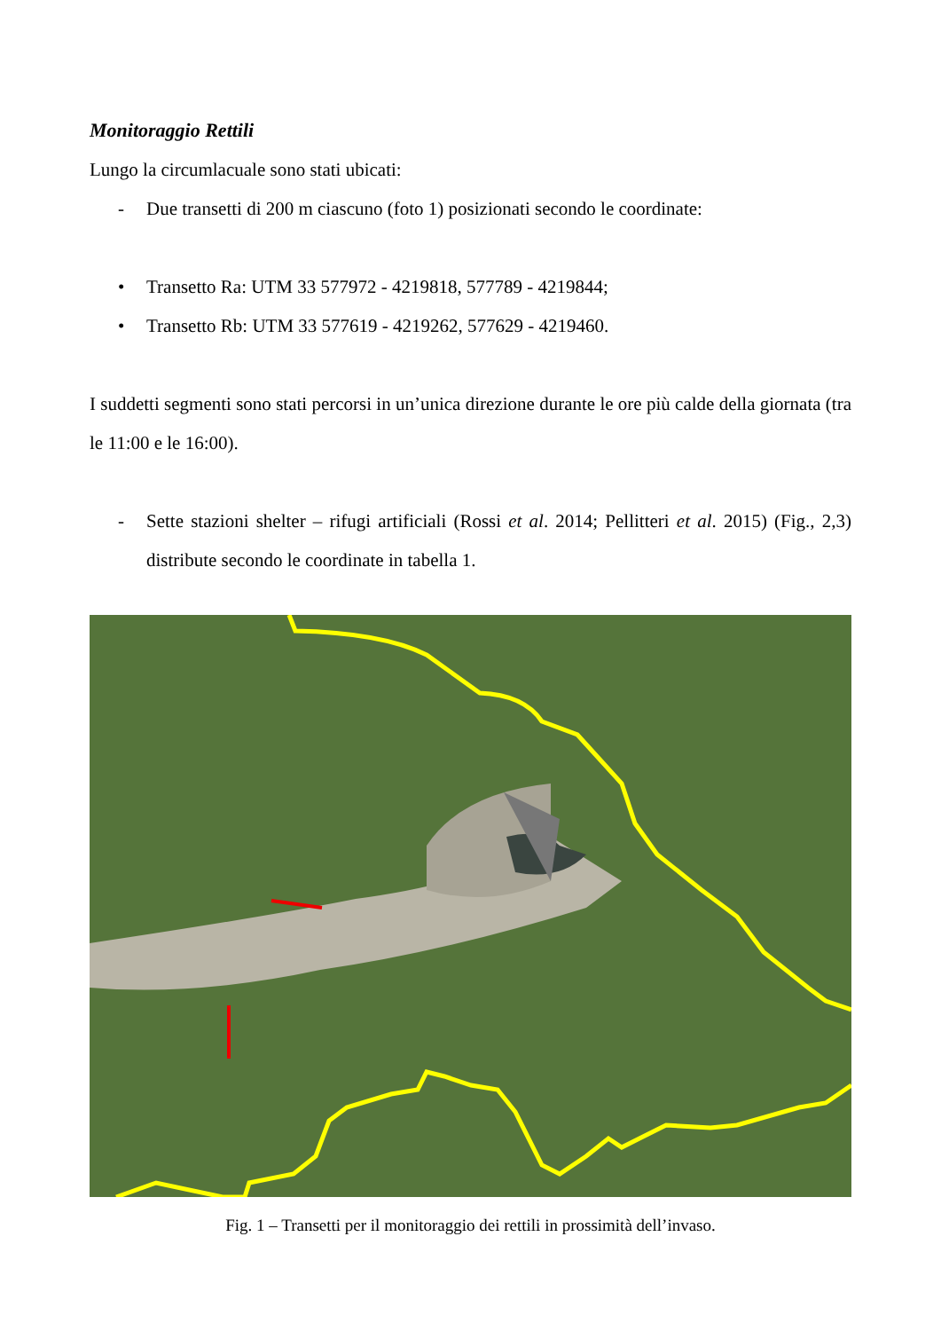Monitoraggio Rettili
Lungo la circumlacuale sono stati ubicati:
- Due transetti di 200 m ciascuno (foto 1) posizionati secondo le coordinate:
• Transetto Ra: UTM 33 577972 - 4219818, 577789 - 4219844;
• Transetto Rb: UTM 33 577619 - 4219262, 577629 - 4219460.
I suddetti segmenti sono stati percorsi in un’unica direzione durante le ore più calde della giornata (tra le 11:00 e le 16:00).
- Sette stazioni shelter – rifugi artificiali (Rossi et al. 2014; Pellitteri et al. 2015) (Fig., 2,3) distribute secondo le coordinate in tabella 1.
Fig. 1 – Transetti per il monitoraggio dei rettili in prossimità dell’invaso.